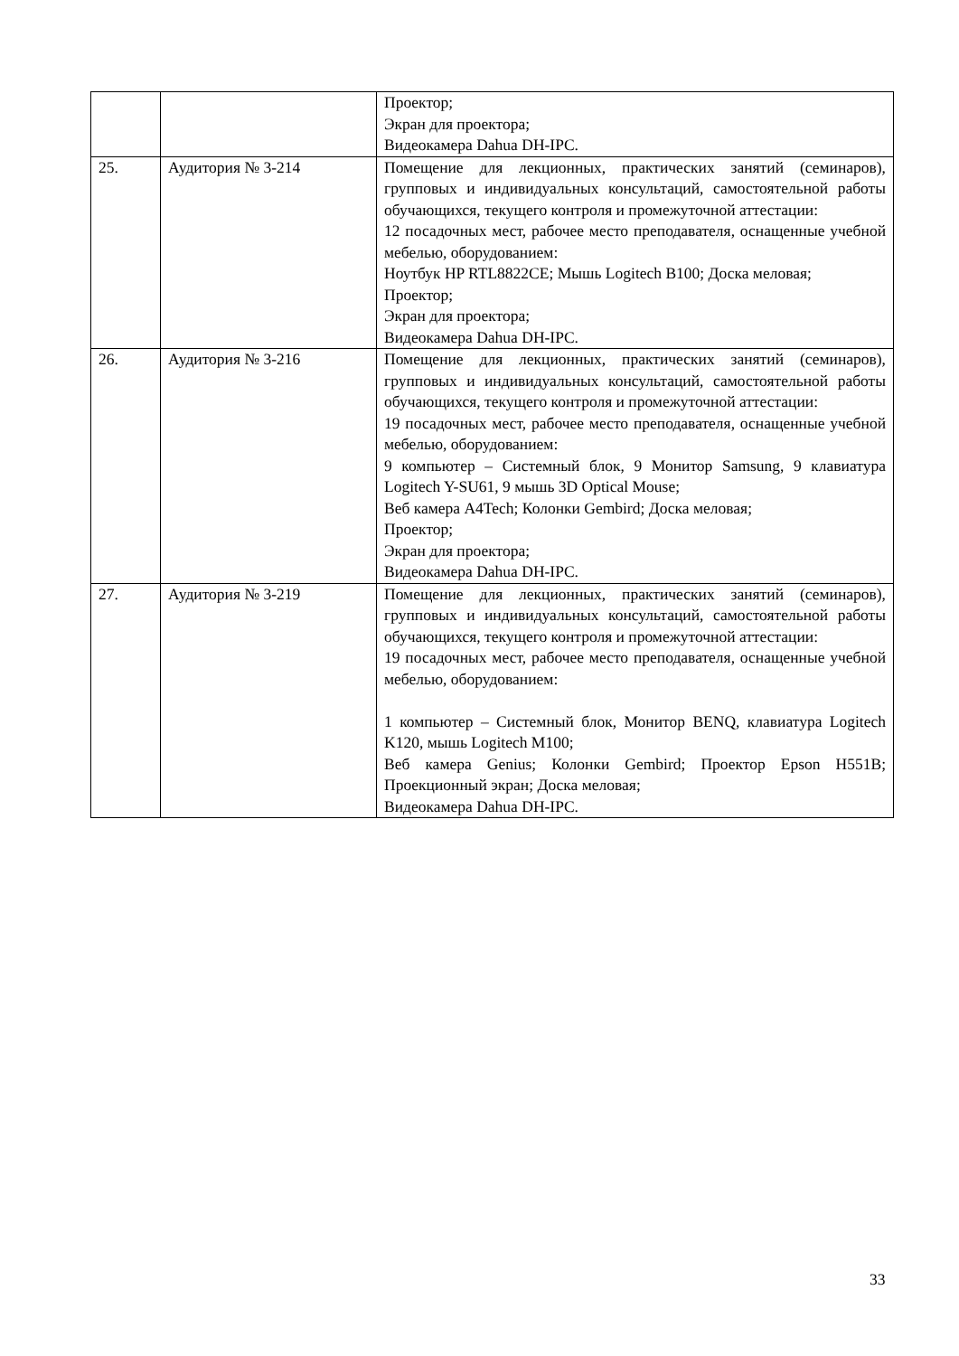| | | Проектор; Экран для проектора; Видеокамера Dahua DH-IPC. |
| 25. | Аудитория № 3-214 | Помещение для лекционных, практических занятий (семинаров), групповых и индивидуальных консультаций, самостоятельной работы обучающихся, текущего контроля и промежуточной аттестации: 12 посадочных мест, рабочее место преподавателя, оснащенные учебной мебелью, оборудованием: Ноутбук HP RTL8822CE; Мышь Logitech B100; Доска меловая; Проектор; Экран для проектора; Видеокамера Dahua DH-IPC. |
| 26. | Аудитория № 3-216 | Помещение для лекционных, практических занятий (семинаров), групповых и индивидуальных консультаций, самостоятельной работы обучающихся, текущего контроля и промежуточной аттестации: 19 посадочных мест, рабочее место преподавателя, оснащенные учебной мебелью, оборудованием: 9 компьютер – Системный блок, 9 Монитор Samsung, 9 клавиатура Logitech Y-SU61, 9 мышь 3D Optical Mouse; Веб камера A4Tech; Колонки Gembird; Доска меловая; Проектор; Экран для проектора; Видеокамера Dahua DH-IPC. |
| 27. | Аудитория № 3-219 | Помещение для лекционных, практических занятий (семинаров), групповых и индивидуальных консультаций, самостоятельной работы обучающихся, текущего контроля и промежуточной аттестации: 19 посадочных мест, рабочее место преподавателя, оснащенные учебной мебелью, оборудованием: 1 компьютер – Системный блок, Монитор BENQ, клавиатура Logitech K120, мышь Logitech M100; Веб камера Genius; Колонки Gembird; Проектор Epson H551B; Проекционный экран; Доска меловая; Видеокамера Dahua DH-IPC. |
33